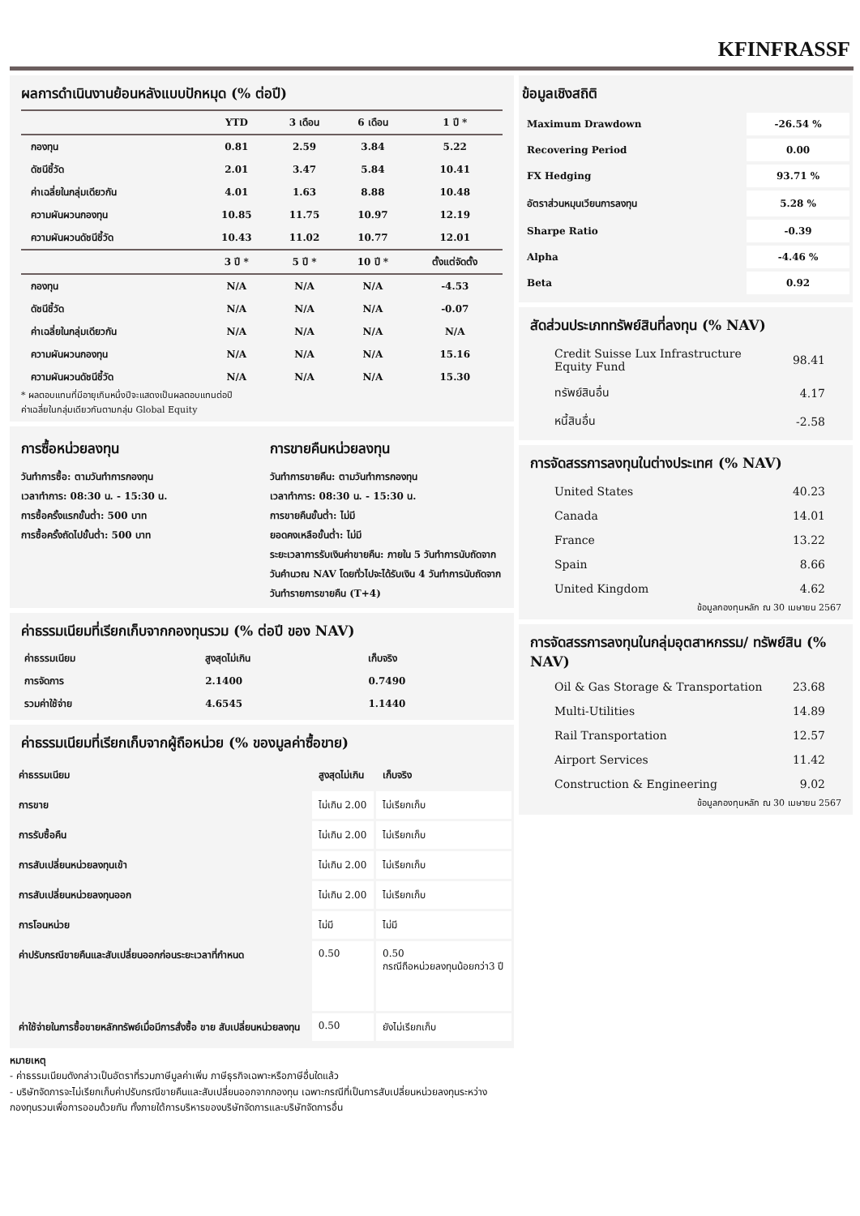KFINFRASSF
ผลการดำเนินงานย้อนหลังแบบปักหมุด (% ต่อปี)
| | YTD | 3 เดือน | 6 เดือน | 1 ปี * |
| --- | --- | --- | --- | --- |
| กองทุน | 0.81 | 2.59 | 3.84 | 5.22 |
| ดัชนีชี้วัด | 2.01 | 3.47 | 5.84 | 10.41 |
| ค่าเฉลี่ยในกลุ่มเดียวกัน | 4.01 | 1.63 | 8.88 | 10.48 |
| ความผันผวนกองทุน | 10.85 | 11.75 | 10.97 | 12.19 |
| ความผันผวนดัชนีชี้วัด | 10.43 | 11.02 | 10.77 | 12.01 |
| | 3 ปี * | 5 ปี * | 10 ปี * | ตั้งแต่จัดตั้ง |
| กองทุน | N/A | N/A | N/A | -4.53 |
| ดัชนีชี้วัด | N/A | N/A | N/A | -0.07 |
| ค่าเฉลี่ยในกลุ่มเดียวกัน | N/A | N/A | N/A | N/A |
| ความผันผวนกองทุน | N/A | N/A | N/A | 15.16 |
| ความผันผวนดัชนีชี้วัด | N/A | N/A | N/A | 15.30 |
* ผลตอบแทนที่มีอายุเกินหนึ่งปีจะแสดงเป็นผลตอบแทนต่อปี
ค่าเฉลี่ยในกลุ่มเดียวกันตามกลุ่ม Global Equity
การซื้อหน่วยลงทุน
วันทำการซื้อ: ตามวันทำการกองทุน
เวลาทำการ: 08:30 น. - 15:30 น.
การซื้อครั้งแรกขั้นต่ำ: 500 บาท
การซื้อครั้งถัดไปขั้นต่ำ: 500 บาท
การขายคืนหน่วยลงทุน
วันทำการขายคืน: ตามวันทำการกองทุน
เวลาทำการ: 08:30 น. - 15:30 น.
การขายคืนขั้นต่ำ: ไม่มี
ยอดคงเหลือขั้นต่ำ: ไม่มี
ระยะเวลาการรับเงินค่าขายคืน: ภายใน 5 วันทำการนับถัดจากวันคำนวณ NAV โดยทั่วไปจะได้รับเงิน 4 วันทำการนับถัดจากวันทำรายการขายคืน (T+4)
ค่าธรรมเนียมที่เรียกเก็บจากกองทุนรวม (% ต่อปี ของ NAV)
| ค่าธรรมเนียม | สูงสุดไม่เกิน | เก็บจริง |
| การจัดการ | 2.1400 | 0.7490 |
| รวมค่าใช้จ่าย | 4.6545 | 1.1440 |
ค่าธรรมเนียมที่เรียกเก็บจากผู้ถือหน่วย (% ของมูลค่าซื้อขาย)
| ค่าธรรมเนียม | สูงสุดไม่เกิน | เก็บจริง |
| การขาย | ไม่เกิน 2.00 | ไม่เรียกเก็บ |
| การรับซื้อคืน | ไม่เกิน 2.00 | ไม่เรียกเก็บ |
| การสับเปลี่ยนหน่วยลงทุนเข้า | ไม่เกิน 2.00 | ไม่เรียกเก็บ |
| การสับเปลี่ยนหน่วยลงทุนออก | ไม่เกิน 2.00 | ไม่เรียกเก็บ |
| การโอนหน่วย | ไม่มี | ไม่มี |
| ค่าปรับกรณีขายคืนและสับเปลี่ยนออกก่อนระยะเวลาที่กำหนด | 0.50 | 0.50 กรณีถือหน่วยลงทุนน้อยกว่า3 ปี |
| ค่าใช้จ่ายในการซื้อขายหลักทรัพย์เมื่อมีการสั่งซื้อ ขาย สับเปลี่ยนหน่วยลงทุน | 0.50 | ยังไม่เรียกเก็บ |
หมายเหตุ
- ค่าธรรมเนียมดังกล่าวเป็นอัตราที่รวมภาษีมูลค่าเพิ่ม ภาษีธุรกิจเฉพาะหรือภาษีอื่นใดแล้ว
- บริษัทจัดการจะไม่เรียกเก็บค่าปรับกรณีขายคืนและสับเปลี่ยนออกจากกองทุน เฉพาะกรณีที่เป็นการสับเปลี่ยนหน่วยลงทุนระหว่างกองทุนรวมเพื่อการออมด้วยกัน ทั้งภายใต้การบริหารของบริษัทจัดการและบริษัทจัดการอื่น
ข้อมูลเชิงสถิติ
| Maximum Drawdown | -26.54 % |
| Recovering Period | 0.00 |
| FX Hedging | 93.71 % |
| อัตราส่วนหมุนเวียนการลงทุน | 5.28 % |
| Sharpe Ratio | -0.39 |
| Alpha | -4.46 % |
| Beta | 0.92 |
สัดส่วนประเภททรัพย์สินที่ลงทุน (% NAV)
| Credit Suisse Lux Infrastructure Equity Fund | 98.41 |
| ทรัพย์สินอื่น | 4.17 |
| หนี้สินอื่น | -2.58 |
การจัดสรรการลงทุนในต่างประเทศ (% NAV)
| United States | 40.23 |
| Canada | 14.01 |
| France | 13.22 |
| Spain | 8.66 |
| United Kingdom | 4.62 |
ข้อมูลกองทุนหลัก ณ 30 เมษายน 2567
การจัดสรรการลงทุนในกลุ่มอุตสาหกรรม/ ทรัพย์สิน (% NAV)
| Oil & Gas Storage & Transportation | 23.68 |
| Multi-Utilities | 14.89 |
| Rail Transportation | 12.57 |
| Airport Services | 11.42 |
| Construction & Engineering | 9.02 |
ข้อมูลกองทุนหลัก ณ 30 เมษายน 2567